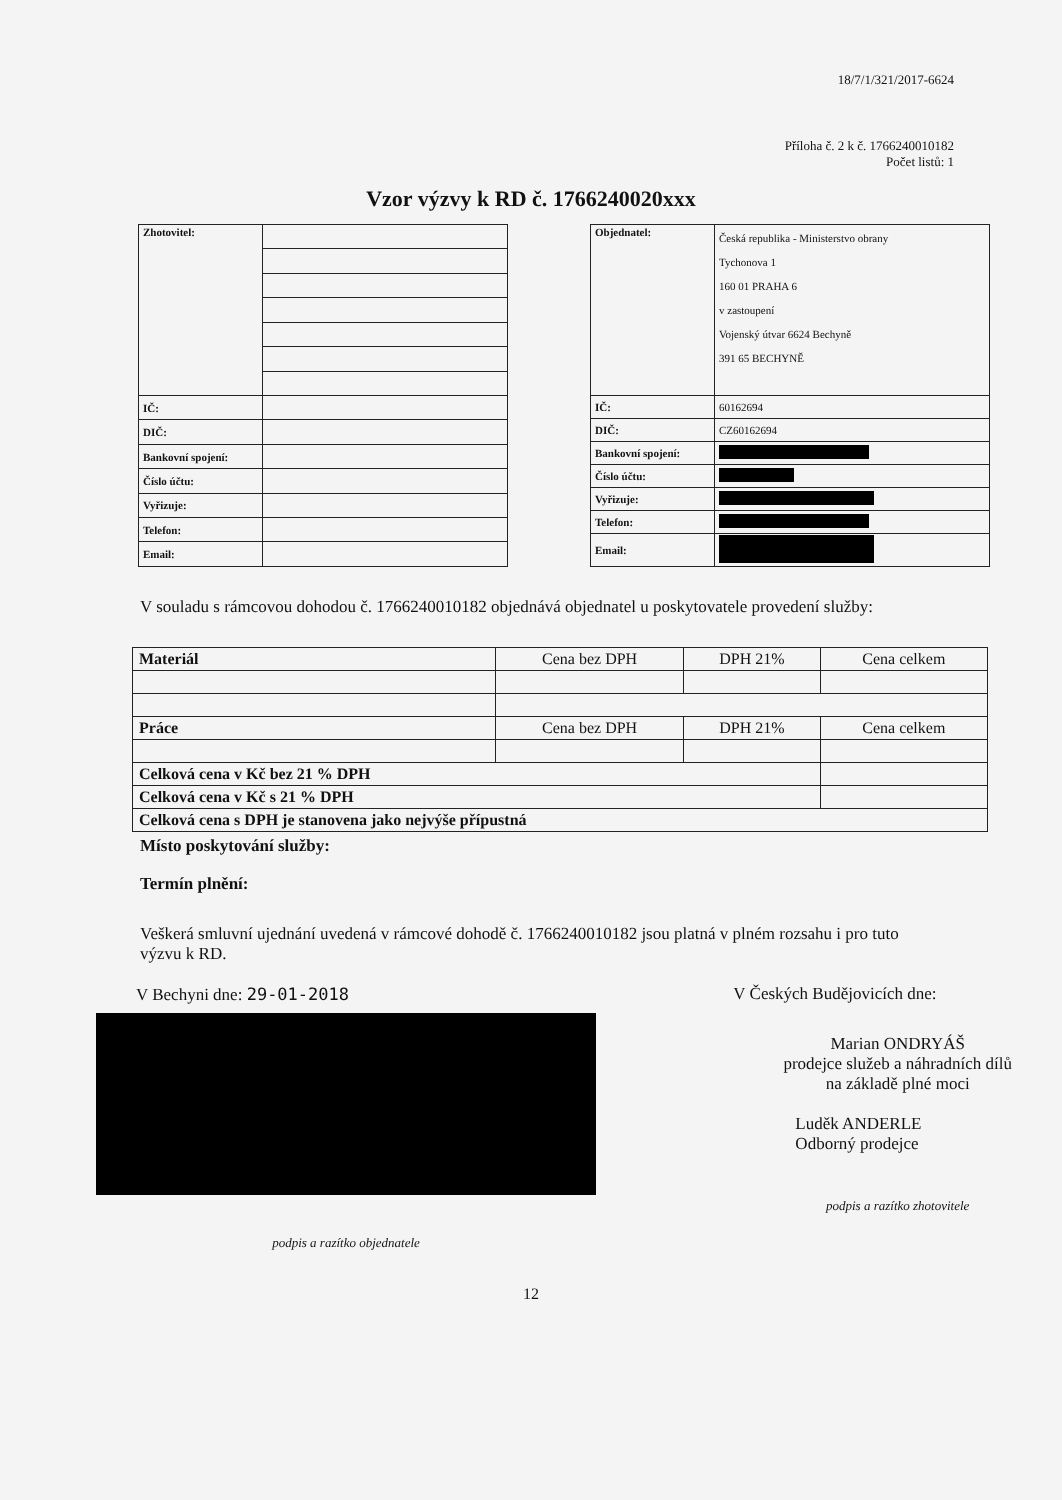18/7/1/321/2017-6624
Příloha č. 2 k č. 1766240010182
Počet listů: 1
Vzor výzvy k RD č. 1766240020xxx
| Zhotovitel: | |
| IČ: | |
| DIČ: | |
| Bankovní spojení: | |
| Číslo účtu: | |
| Vyřizuje: | |
| Telefon: | |
| Email: | |
| Objednatel: | Česká republika - Ministerstvo obrany Tychonova 1 160 01 PRAHA 6 v zastoupení Vojenský útvar 6624 Bechyně 391 65 BECHYNĚ |
| IČ: | 60162694 |
| DIČ: | CZ60162694 |
| Bankovní spojení: | |
| Číslo účtu: | |
| Vyřizuje: | |
| Telefon: | |
| Email: | |
V souladu s rámcovou dohodou č. 1766240010182 objednává objednatel u poskytovatele provedení služby:
| Materiál | Cena bez DPH | DPH 21% | Cena celkem |
| Práce | Cena bez DPH | DPH 21% | Cena celkem |
| Celková cena v Kč bez 21 % DPH | | | |
| Celková cena v Kč s 21 % DPH | | | |
| Celková cena s DPH je stanovena jako nejvýše přípustná | | | |
Místo poskytování služby:
Termín plnění:
Veškerá smluvní ujednání uvedená v rámcové dohodě č. 1766240010182 jsou platná v plném rozsahu i pro tuto výzvu k RD.
V Bechyni dne: 29-01-2018
podpis a razítko objednatele
V Českých Budějovicích dne:
Marian ONDRYÁŠ
prodejce služeb a náhradních dílů
na základě plné moci
Luděk ANDERLE
Odborný prodejce
podpis a razítko zhotovitele
12